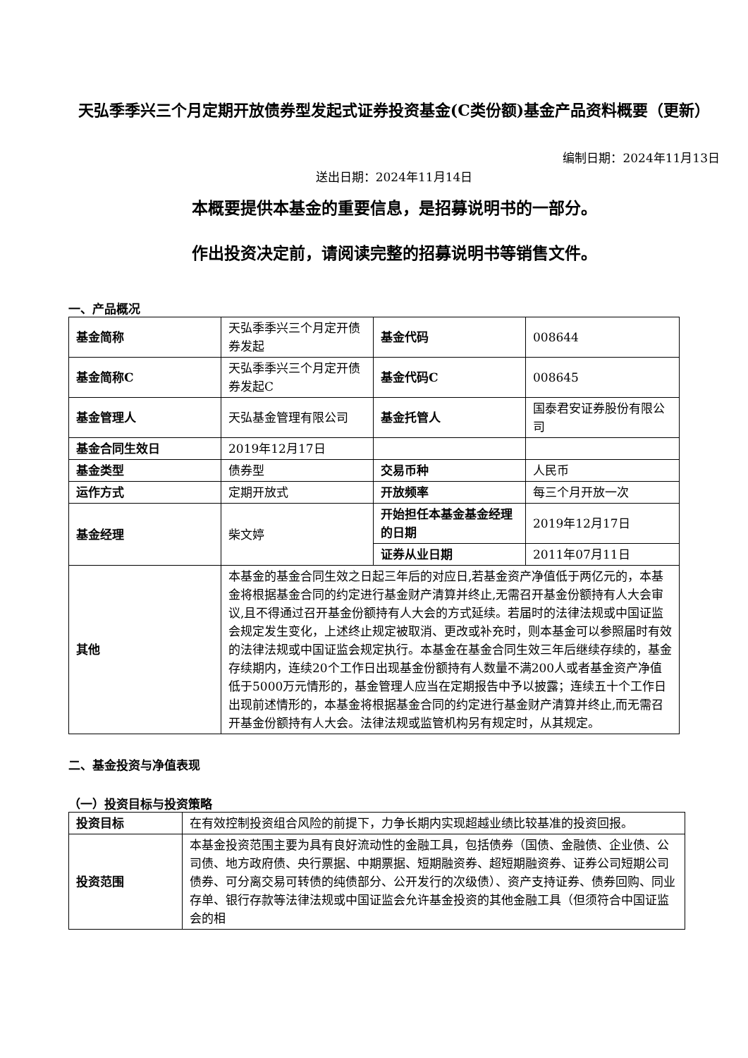天弘季季兴三个月定期开放债券型发起式证券投资基金(C类份额)基金产品资料概要（更新）
编制日期：2024年11月13日
送出日期：2024年11月14日
本概要提供本基金的重要信息，是招募说明书的一部分。
作出投资决定前，请阅读完整的招募说明书等销售文件。
一、产品概况
| 基金简称 | 天弘季季兴三个月定开债券发起 | 基金代码 | 008644 |
| 基金简称C | 天弘季季兴三个月定开债券发起C | 基金代码C | 008645 |
| 基金管理人 | 天弘基金管理有限公司 | 基金托管人 | 国泰君安证券股份有限公司 |
| 基金合同生效日 | 2019年12月17日 | | |
| 基金类型 | 债券型 | 交易币种 | 人民币 |
| 运作方式 | 定期开放式 | 开放频率 | 每三个月开放一次 |
| 基金经理 | 柴文婷 | 开始担任本基金基金经理的日期 | 2019年12月17日 |
| | | 证券从业日期 | 2011年07月11日 |
| 其他 | 本基金的基金合同生效之日起三年后的对应日,若基金资产净值低于两亿元的，本基金将根据基金合同的约定进行基金财产清算并终止,无需召开基金份额持有人大会审议,且不得通过召开基金份额持有人大会的方式延续。若届时的法律法规或中国证监会规定发生变化，上述终止规定被取消、更改或补充时，则本基金可以参照届时有效的法律法规或中国证监会规定执行。本基金在基金合同生效三年后继续存续的，基金存续期内，连续20个工作日出现基金份额持有人数量不满200人或者基金资产净值低于5000万元情形的，基金管理人应当在定期报告中予以披露；连续五十个工作日出现前述情形的，本基金将根据基金合同的约定进行基金财产清算并终止,而无需召开基金份额持有人大会。法律法规或监管机构另有规定时，从其规定。 | | |
二、基金投资与净值表现
（一）投资目标与投资策略
| 投资目标 | 在有效控制投资组合风险的前提下，力争长期内实现超越业绩比较基准的投资回报。 |
| 投资范围 | 本基金投资范围主要为具有良好流动性的金融工具，包括债券（国债、金融债、企业债、公司债、地方政府债、央行票据、中期票据、短期融资券、超短期融资券、证券公司短期公司债券、可分离交易可转债的纯债部分、公开发行的次级债）、资产支持证券、债券回购、同业存单、银行存款等法律法规或中国证监会允许基金投资的其他金融工具（但须符合中国证监会的相 |